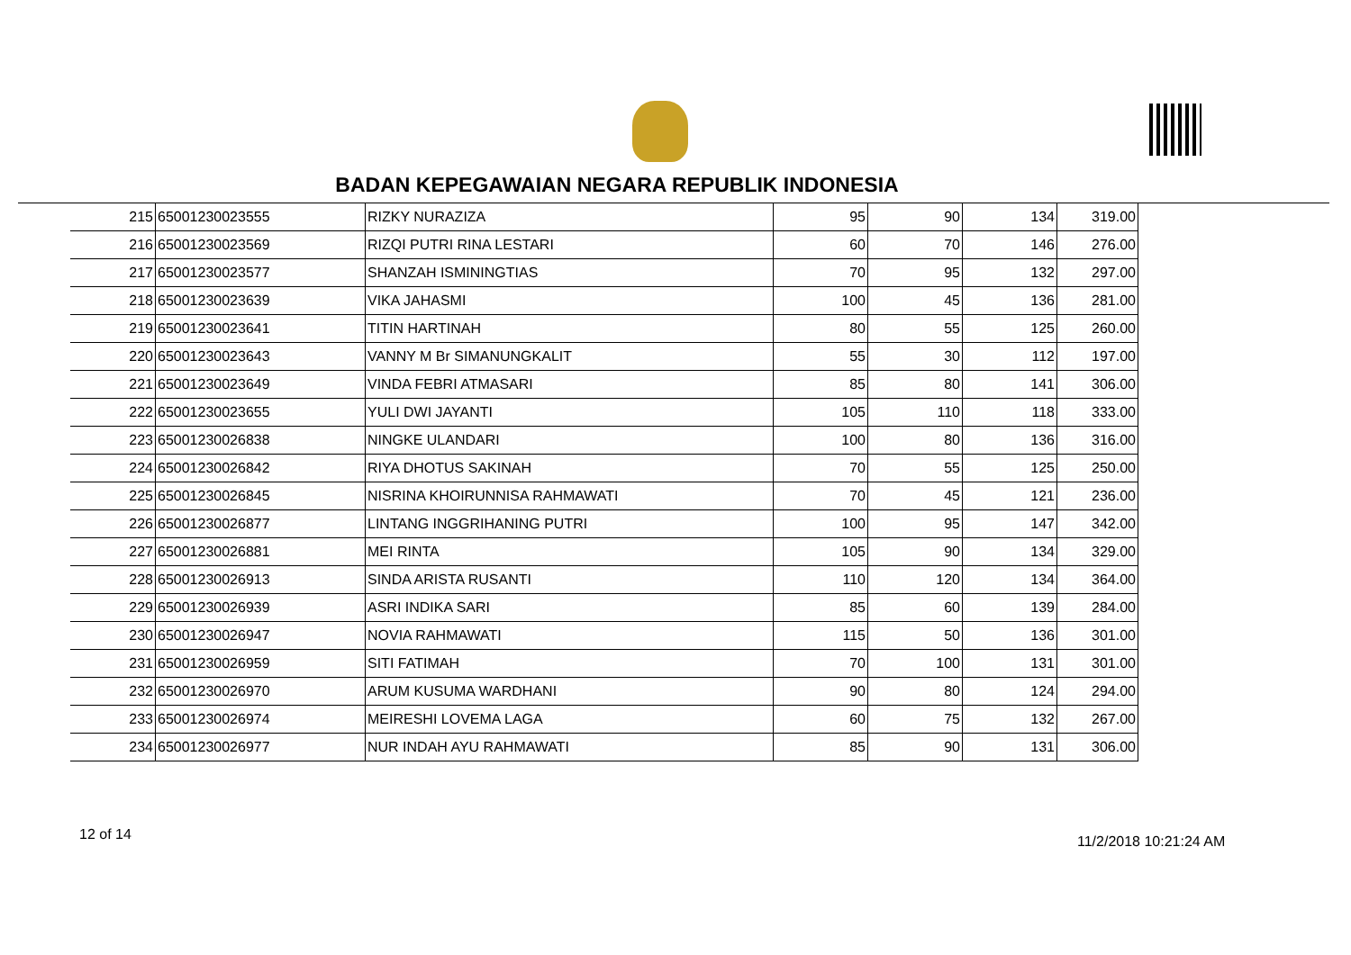BADAN KEPEGAWAIAN NEGARA REPUBLIK INDONESIA
| 215 | 65001230023555 | RIZKY NURAZIZA | 95 | 90 | 134 | 319.00 |
| 216 | 65001230023569 | RIZQI PUTRI RINA LESTARI | 60 | 70 | 146 | 276.00 |
| 217 | 65001230023577 | SHANZAH ISMININGTIAS | 70 | 95 | 132 | 297.00 |
| 218 | 65001230023639 | VIKA JAHASMI | 100 | 45 | 136 | 281.00 |
| 219 | 65001230023641 | TITIN HARTINAH | 80 | 55 | 125 | 260.00 |
| 220 | 65001230023643 | VANNY M Br SIMANUNGKALIT | 55 | 30 | 112 | 197.00 |
| 221 | 65001230023649 | VINDA FEBRI ATMASARI | 85 | 80 | 141 | 306.00 |
| 222 | 65001230023655 | YULI DWI JAYANTI | 105 | 110 | 118 | 333.00 |
| 223 | 65001230026838 | NINGKE ULANDARI | 100 | 80 | 136 | 316.00 |
| 224 | 65001230026842 | RIYA DHOTUS SAKINAH | 70 | 55 | 125 | 250.00 |
| 225 | 65001230026845 | NISRINA KHOIRUNNISA RAHMAWATI | 70 | 45 | 121 | 236.00 |
| 226 | 65001230026877 | LINTANG INGGRIHANING PUTRI | 100 | 95 | 147 | 342.00 |
| 227 | 65001230026881 | MEI RINTA | 105 | 90 | 134 | 329.00 |
| 228 | 65001230026913 | SINDA ARISTA RUSANTI | 110 | 120 | 134 | 364.00 |
| 229 | 65001230026939 | ASRI INDIKA SARI | 85 | 60 | 139 | 284.00 |
| 230 | 65001230026947 | NOVIA RAHMAWATI | 115 | 50 | 136 | 301.00 |
| 231 | 65001230026959 | SITI FATIMAH | 70 | 100 | 131 | 301.00 |
| 232 | 65001230026970 | ARUM KUSUMA WARDHANI | 90 | 80 | 124 | 294.00 |
| 233 | 65001230026974 | MEIRESHI LOVEMA LAGA | 60 | 75 | 132 | 267.00 |
| 234 | 65001230026977 | NUR INDAH AYU RAHMAWATI | 85 | 90 | 131 | 306.00 |
12 of 14 11/2/2018 10:21:24 AM